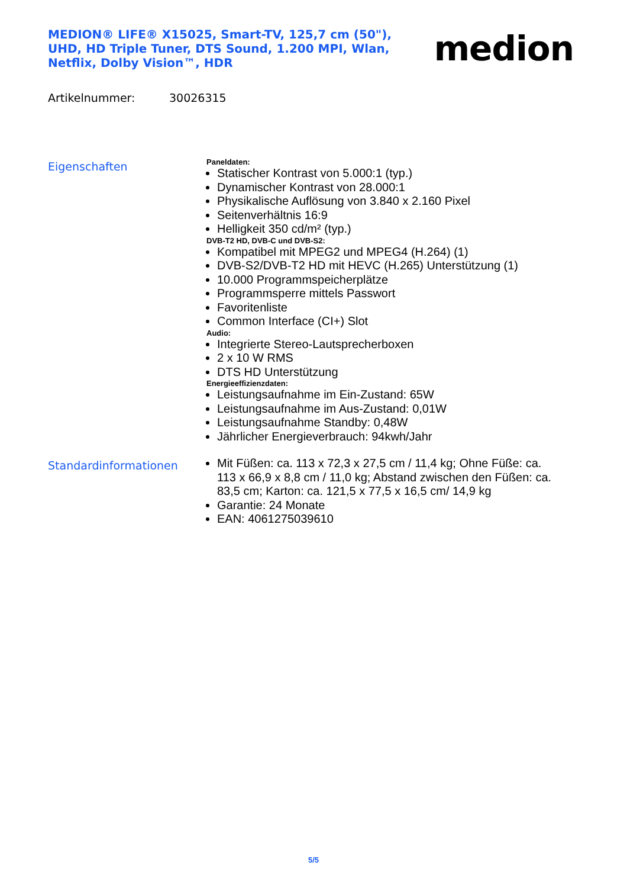MEDION® LIFE® X15025, Smart-TV, 125,7 cm (50"), UHD, HD Triple Tuner, DTS Sound, 1.200 MPI, Wlan, Netflix, Dolby Vision™, HDR
medion
Artikelnummer: 30026315
Eigenschaften
Paneldaten:
Statischer Kontrast von 5.000:1 (typ.)
Dynamischer Kontrast von 28.000:1
Physikalische Auflösung von 3.840 x 2.160 Pixel
Seitenverhältnis 16:9
Helligkeit 350 cd/m² (typ.)
DVB-T2 HD, DVB-C und DVB-S2:
Kompatibel mit MPEG2 und MPEG4 (H.264) (1)
DVB-S2/DVB-T2 HD mit HEVC (H.265) Unterstützung (1)
10.000 Programmspeicherplätze
Programmsperre mittels Passwort
Favoritenliste
Common Interface (CI+) Slot
Audio:
Integrierte Stereo-Lautsprecherboxen
2 x 10 W RMS
DTS HD Unterstützung
Energieeffizienzdaten:
Leistungsaufnahme im Ein-Zustand: 65W
Leistungsaufnahme im Aus-Zustand: 0,01W
Leistungsaufnahme Standby: 0,48W
Jährlicher Energieverbrauch: 94kwh/Jahr
Standardinformationen
Mit Füßen: ca. 113 x 72,3 x 27,5 cm / 11,4 kg; Ohne Füße: ca. 113 x 66,9 x 8,8 cm / 11,0 kg; Abstand zwischen den Füßen: ca. 83,5 cm; Karton: ca. 121,5 x 77,5 x 16,5 cm/ 14,9 kg
Garantie: 24 Monate
EAN: 4061275039610
5/5